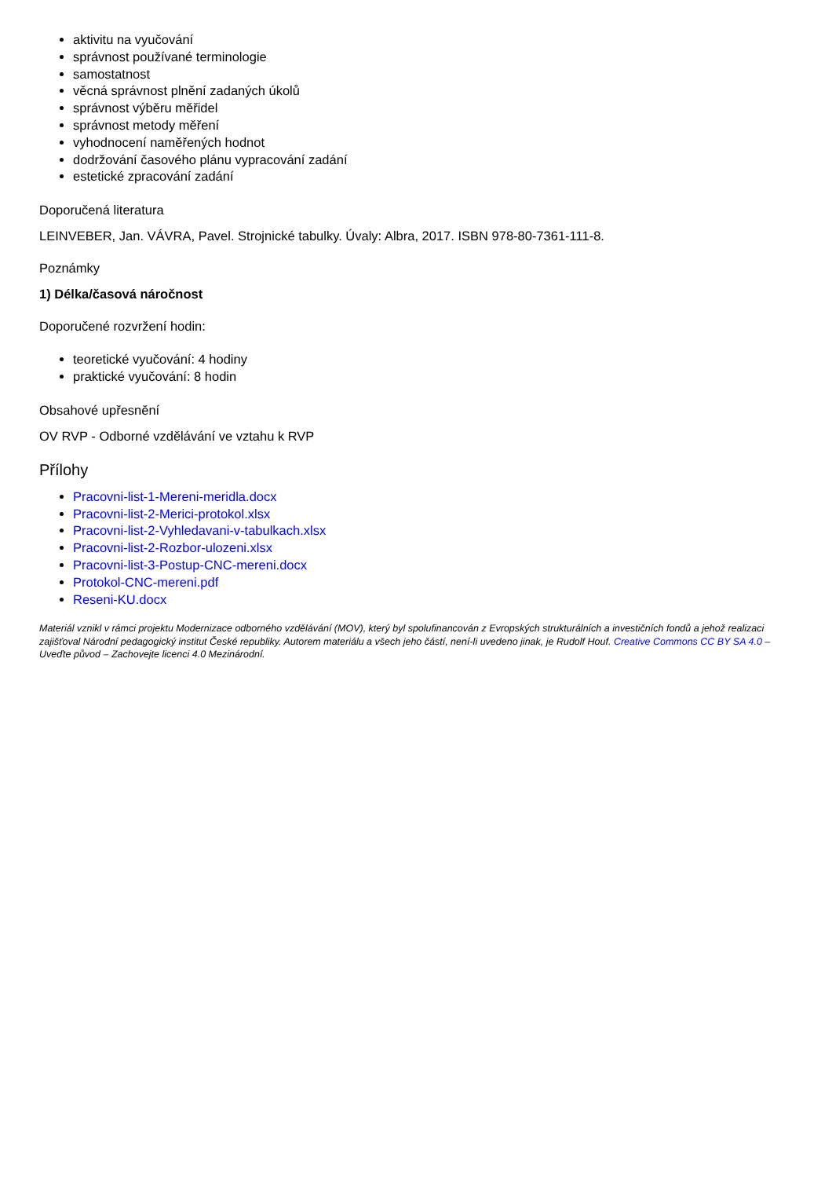aktivitu na vyučování
správnost používané terminologie
samostatnost
věcná správnost plnění zadaných úkolů
správnost výběru měřidel
správnost metody měření
vyhodnocení naměřených hodnot
dodržování časového plánu vypracování zadání
estetické zpracování zadání
Doporučená literatura
LEINVEBER, Jan. VÁVRA, Pavel. Strojnické tabulky. Úvaly: Albra, 2017. ISBN 978-80-7361-111-8.
Poznámky
1) Délka/časová náročnost
Doporučené rozvržení hodin:
teoretické vyučování: 4 hodiny
praktické vyučování: 8 hodin
Obsahové upřesnění
OV RVP - Odborné vzdělávání ve vztahu k RVP
Přílohy
Pracovni-list-1-Mereni-meridla.docx
Pracovni-list-2-Merici-protokol.xlsx
Pracovni-list-2-Vyhledavani-v-tabulkach.xlsx
Pracovni-list-2-Rozbor-ulozeni.xlsx
Pracovni-list-3-Postup-CNC-mereni.docx
Protokol-CNC-mereni.pdf
Reseni-KU.docx
Materiál vznikl v rámci projektu Modernizace odborného vzdělávání (MOV), který byl spolufinancován z Evropských strukturálních a investičních fondů a jehož realizaci zajišťoval Národní pedagogický institut České republiky. Autorem materiálu a všech jeho částí, není-li uvedeno jinak, je Rudolf Houf. Creative Commons CC BY SA 4.0 – Uveďte původ – Zachovejte licenci 4.0 Mezinárodní.